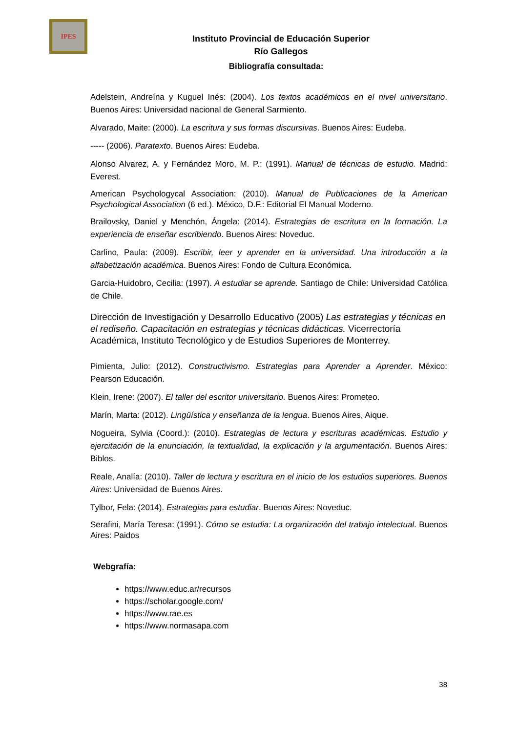IPES
Instituto Provincial de Educación Superior
Río Gallegos
Bibliografía consultada:
Adelstein, Andreína y Kuguel Inés: (2004). Los textos académicos en el nivel universitario. Buenos Aires: Universidad nacional de General Sarmiento.
Alvarado, Maite: (2000). La escritura y sus formas discursivas. Buenos Aires: Eudeba.
----- (2006). Paratexto. Buenos Aires: Eudeba.
Alonso Alvarez, A. y Fernández Moro, M. P.: (1991). Manual de técnicas de estudio. Madrid: Everest.
American Psychologycal Association: (2010). Manual de Publicaciones de la American Psychological Association (6 ed.). México, D.F.: Editorial El Manual Moderno.
Brailovsky, Daniel y Menchón, Ángela: (2014). Estrategias de escritura en la formación. La experiencia de enseñar escribiendo. Buenos Aires: Noveduc.
Carlino, Paula: (2009). Escribir, leer y aprender en la universidad. Una introducción a la alfabetización académica. Buenos Aires: Fondo de Cultura Económica.
Garcia-Huidobro, Cecilia: (1997). A estudiar se aprende. Santiago de Chile: Universidad Católica de Chile.
Dirección de Investigación y Desarrollo Educativo (2005) Las estrategias y técnicas en el rediseño. Capacitación en estrategias y técnicas didácticas. Vicerrectoría Académica, Instituto Tecnológico y de Estudios Superiores de Monterrey.
Pimienta, Julio: (2012). Constructivismo. Estrategias para Aprender a Aprender. México: Pearson Educación.
Klein, Irene: (2007). El taller del escritor universitario. Buenos Aires: Prometeo.
Marín, Marta: (2012). Lingüística y enseñanza de la lengua. Buenos Aires, Aique.
Nogueira, Sylvia (Coord.): (2010). Estrategias de lectura y escrituras académicas. Estudio y ejercitación de la enunciación, la textualidad, la explicación y la argumentación. Buenos Aires: Biblos.
Reale, Analía: (2010). Taller de lectura y escritura en el inicio de los estudios superiores. Buenos Aires: Universidad de Buenos Aires.
Tylbor, Fela: (2014). Estrategias para estudiar. Buenos Aires: Noveduc.
Serafini, María Teresa: (1991). Cómo se estudia: La organización del trabajo intelectual. Buenos Aires: Paidos
Webgrafía:
https://www.educ.ar/recursos
https://scholar.google.com/
https://www.rae.es
https://www.normasapa.com
38